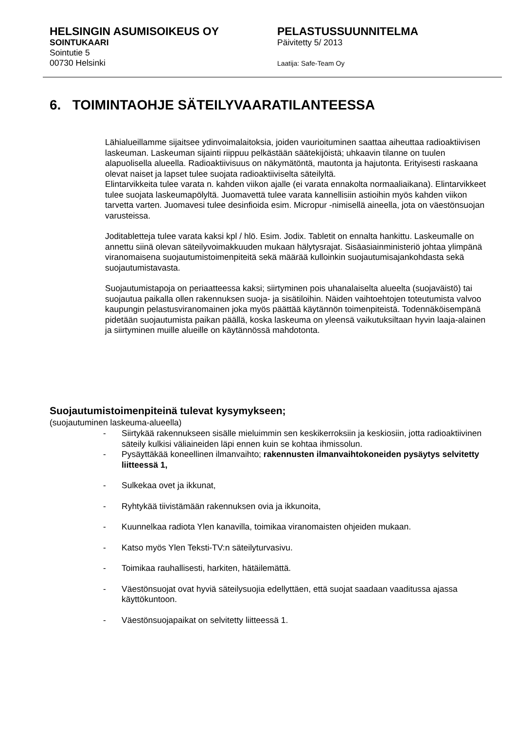HELSINGIN ASUMISOIKEUS OY
SOINTUKAARI
Sointutie 5
00730 Helsinki
PELASTUSSUUNNITELMA
Päivitetty 5/ 2013
Laatija: Safe-Team Oy
6. TOIMINTAOHJE SÄTEILYVAARATILANTEESSA
Lähialueillamme sijaitsee ydinvoimalaitoksia, joiden vaurioituminen saattaa aiheuttaa radioaktiivisen laskeuman. Laskeuman sijainti riippuu pelkästään säätekijöistä; uhkaavin tilanne on tuulen alapuolisella alueella. Radioaktiivisuus on näkymätöntä, mautonta ja hajutonta. Erityisesti raskaana olevat naiset ja lapset tulee suojata radioaktiiviselta säteilyltä.
Elintarvikkeita tulee varata n. kahden viikon ajalle (ei varata ennakolta normaaliaikana). Elintarvikkeet tulee suojata laskeumapölyltä. Juomavettä tulee varata kannellisiin astioihin myös kahden viikon tarvetta varten. Juomavesi tulee desinfioida esim. Micropur -nimisellä aineella, jota on väestönsuojan varusteissa.
Joditabletteja tulee varata kaksi kpl / hlö. Esim. Jodix. Tabletit on ennalta hankittu. Laskeumalle on annettu siinä olevan säteilyvoimakkuuden mukaan hälytysrajat. Sisäasiainministeriö johtaa ylimpänä viranomaisena suojautumistoimenpiteitä sekä määrää kulloinkin suojautumisajankohdasta sekä suojautumistavasta.
Suojautumistapoja on periaatteessa kaksi; siirtyminen pois uhanalaiselta alueelta (suojaväistö) tai suojautua paikalla ollen rakennuksen suoja- ja sisätiloihin. Näiden vaihtoehtojen toteutumista valvoo kaupungin pelastusviranomainen joka myös päättää käytännön toimenpiteistä. Todennäköisempänä pidetään suojautumista paikan päällä, koska laskeuma on yleensä vaikutuksiltaan hyvin laaja-alainen ja siirtyminen muille alueille on käytännössä mahdotonta.
Suojautumistoimenpiteinä tulevat kysymykseen;
(suojautuminen laskeuma-alueella)
- Siirtykää rakennukseen sisälle mieluimmin sen keskikerroksiin ja keskiosiin, jotta radioaktiivinen säteily kulkisi väliaineiden läpi ennen kuin se kohtaa ihmissolun.
- Pysäyttäkää koneellinen ilmanvaihto; rakennusten ilmanvaihtokoneiden pysäytys selvitetty liitteessä 1,
- Sulkekaa ovet ja ikkunat,
- Ryhtykää tiivistämään rakennuksen ovia ja ikkunoita,
- Kuunnelkaa radiota Ylen kanavilla, toimikaa viranomaisten ohjeiden mukaan.
- Katso myös Ylen Teksti-TV:n säteilyturvasivu.
- Toimikaa rauhallisesti, harkiten, hätäilemättä.
- Väestönsuojat ovat hyviä säteilysuojia edellyttäen, että suojat saadaan vaaditussa ajassa käyttökuntoon.
- Väestönsuojapaikat on selvitetty liitteessä 1.